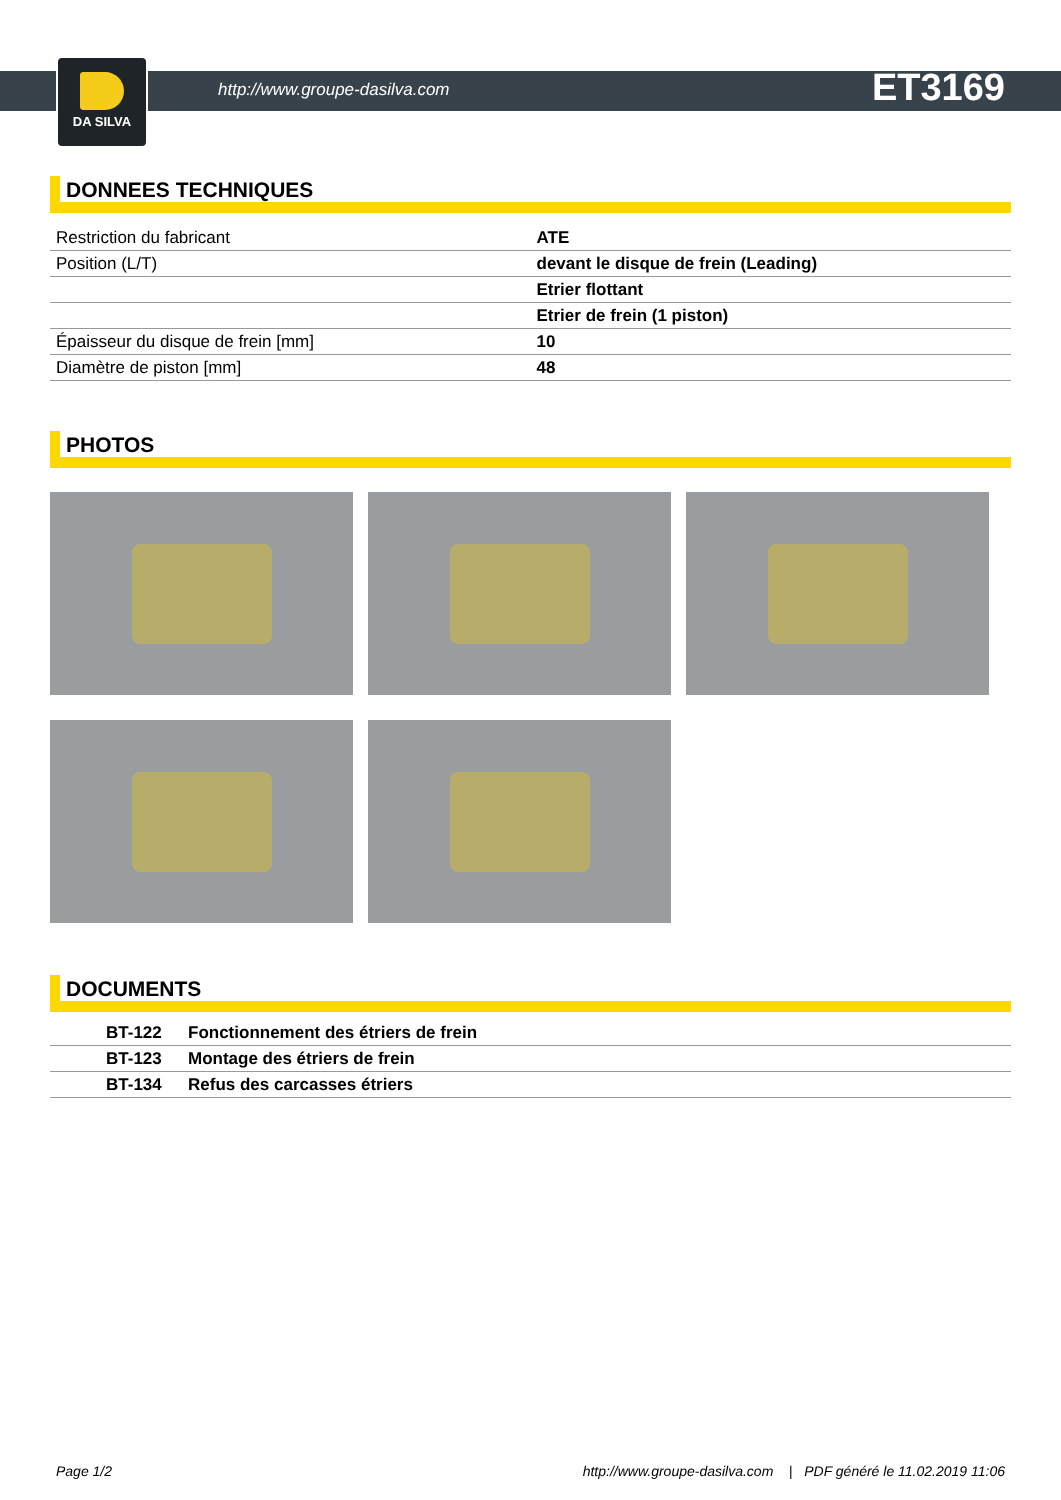DA SILVA
http://www.groupe-dasilva.com ET3169
DONNEES TECHNIQUES
| Restriction du fabricant | ATE |
| Position (L/T) | devant le disque de frein (Leading) |
| | Etrier flottant |
| | Etrier de frein (1 piston) |
| Épaisseur du disque de frein [mm] | 10 |
| Diamètre de piston [mm] | 48 |
PHOTOS
DOCUMENTS
| BT-122 | Fonctionnement des étriers de frein |
| BT-123 | Montage des étriers de frein |
| BT-134 | Refus des carcasses étriers |
Page 1/2 http://www.groupe-dasilva.com | PDF généré le 11.02.2019 11:06